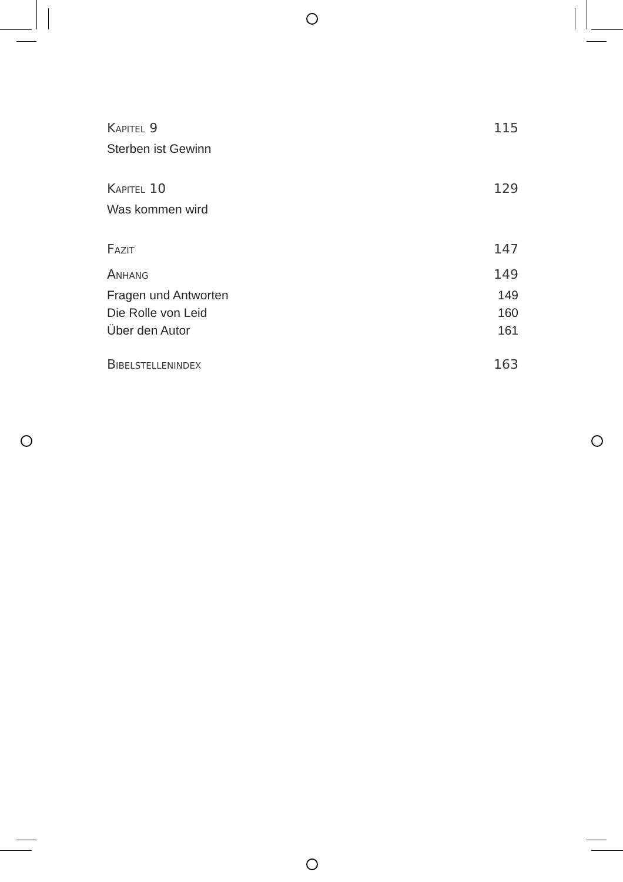KAPITEL 9 115
Sterben ist Gewinn
KAPITEL 10 129
Was kommen wird
FAZIT 147
ANHANG 149
Fragen und Antworten 149
Die Rolle von Leid 160
Über den Autor 161
BIBELSTELLENINDEX 163